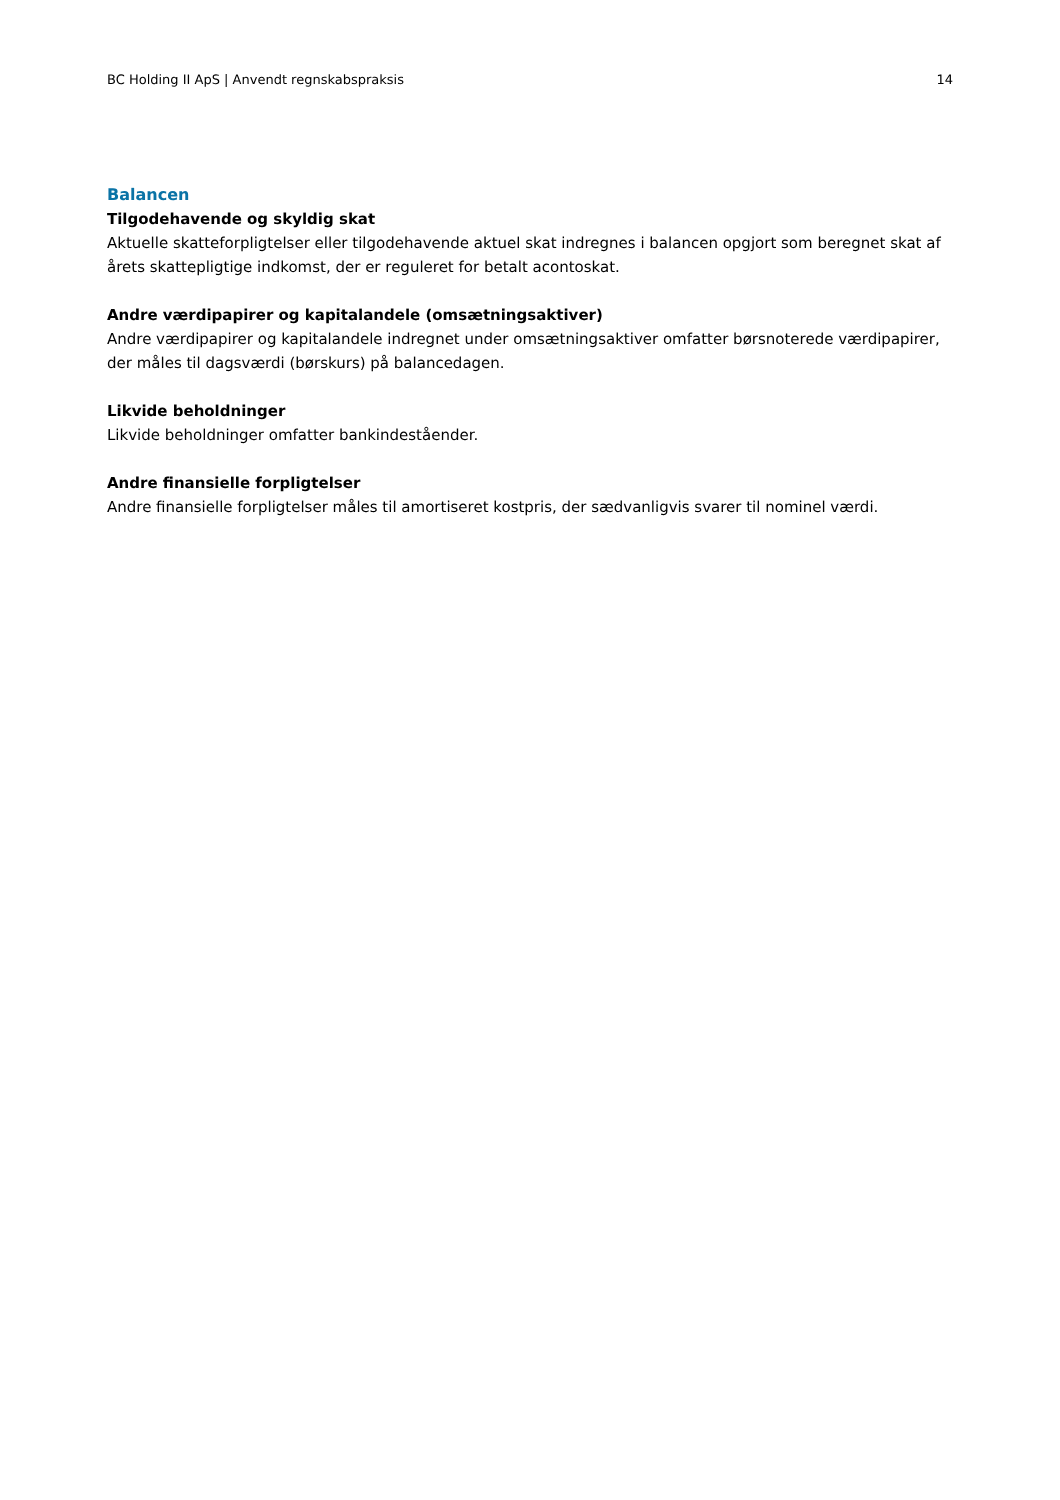BC Holding II ApS | Anvendt regnskabspraksis 14
Balancen
Tilgodehavende og skyldig skat
Aktuelle skatteforpligtelser eller tilgodehavende aktuel skat indregnes i balancen opgjort som beregnet skat af årets skattepligtige indkomst, der er reguleret for betalt acontoskat.
Andre værdipapirer og kapitalandele (omsætningsaktiver)
Andre værdipapirer og kapitalandele indregnet under omsætningsaktiver omfatter børsnoterede værdipapirer, der måles til dagsværdi (børskurs) på balancedagen.
Likvide beholdninger
Likvide beholdninger omfatter bankindeståender.
Andre finansielle forpligtelser
Andre finansielle forpligtelser måles til amortiseret kostpris, der sædvanligvis svarer til nominel værdi.